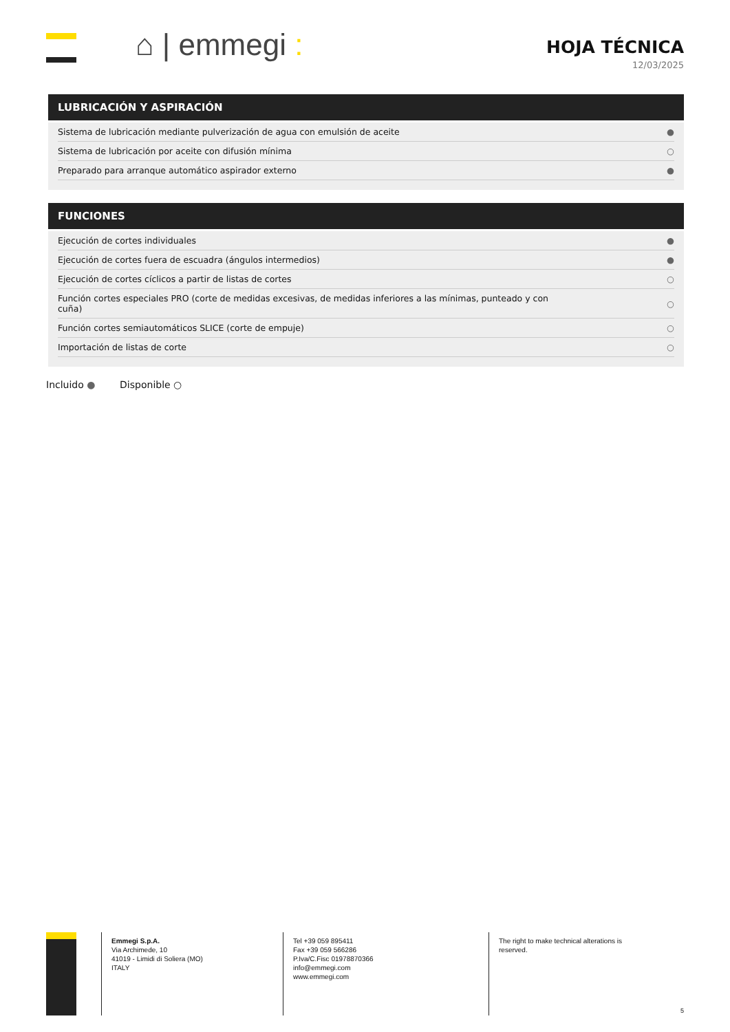⌂ | emmegi :
HOJA TÉCNICA
12/03/2025
LUBRICACIÓN Y ASPIRACIÓN
| Sistema de lubricación mediante pulverización de agua con emulsión de aceite | ● |
| Sistema de lubricación por aceite con difusión mínima | ○ |
| Preparado para arranque automático aspirador externo | ● |
FUNCIONES
| Ejecución de cortes individuales | ● |
| Ejecución de cortes fuera de escuadra (ángulos intermedios) | ● |
| Ejecución de cortes cíclicos a partir de listas de cortes | ○ |
| Función cortes especiales PRO (corte de medidas excesivas, de medidas inferiores a las mínimas, punteado y con cuña) | ○ |
| Función cortes semiautomáticos SLICE (corte de empuje) | ○ |
| Importación de listas de corte | ○ |
Incluido ● Disponible ○
Emmegi S.p.A.
Via Archimede, 10
41019 - Limidi di Soliera (MO)
ITALY
Tel +39 059 895411
Fax +39 059 566286
P.Iva/C.Fisc 01978870366
info@emmegi.com
www.emmegi.com
The right to make technical alterations is
reserved.
5